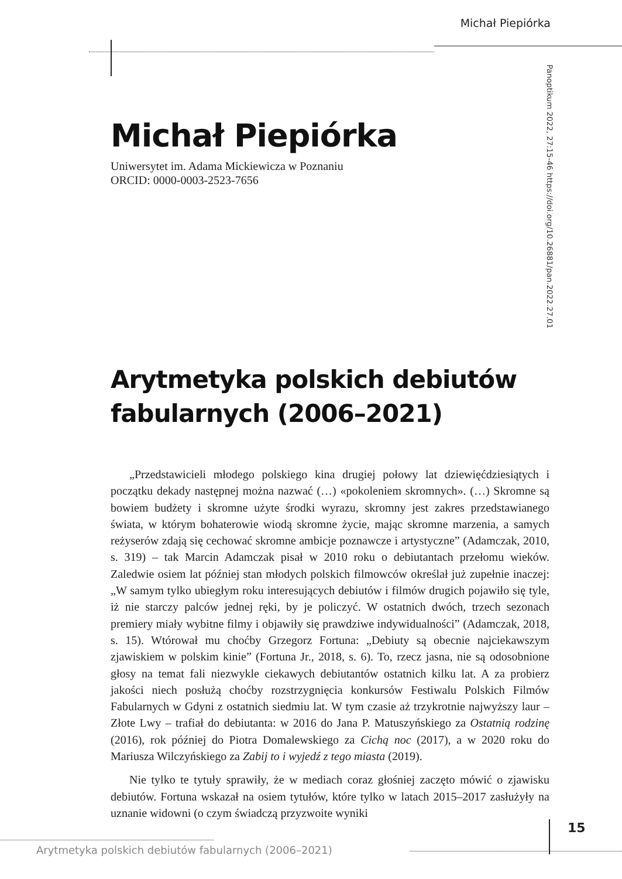Michał Piepiórka
Panoptikum 2022, 27:15-46 https://doi.org/10.26881/pan.2022.27.01
Michał Piepiórka
Uniwersytet im. Adama Mickiewicza w Poznaniu
ORCID: 0000-0003-2523-7656
Arytmetyka polskich debiutów fabularnych (2006–2021)
„Przedstawicieli młodego polskiego kina drugiej połowy lat dziewięćdziesiątych i początku dekady następnej można nazwać (…) «pokoleniem skromnych». (…) Skromne są bowiem budżety i skromne użyte środki wyrazu, skromny jest zakres przedstawianego świata, w którym bohaterowie wiodą skromne życie, mając skromne marzenia, a samych reżyserów zdają się cechować skromne ambicje poznawcze i artystyczne” (Adamczak, 2010, s. 319) – tak Marcin Adamczak pisał w 2010 roku o debiutantach przełomu wieków. Zaledwie osiem lat później stan młodych polskich filmowców określał już zupełnie inaczej: „W samym tylko ubiegłym roku interesujących debiutów i filmów drugich pojawiło się tyle, iż nie starczy palców jednej ręki, by je policzyć. W ostatnich dwóch, trzech sezonach premiery miały wybitne filmy i objawiły się prawdziwe indywidualności” (Adamczak, 2018, s. 15). Wtórował mu choćby Grzegorz Fortuna: „Debiuty są obecnie najciekawszym zjawiskiem w polskim kinie” (Fortuna Jr., 2018, s. 6). To, rzecz jasna, nie są odosobnione głosy na temat fali niezwykle ciekawych debiutantów ostatnich kilku lat. A za probierz jakości niech posłużą choćby rozstrzygnięcia konkursów Festiwalu Polskich Filmów Fabularnych w Gdyni z ostatnich siedmiu lat. W tym czasie aż trzykrotnie najwyższy laur – Złote Lwy – trafiał do debiutanta: w 2016 do Jana P. Matuszyńskiego za Ostatnią rodzinę (2016), rok później do Piotra Domalewskiego za Cichą noc (2017), a w 2020 roku do Mariusza Wilczyńskiego za Zabij to i wyjedź z tego miasta (2019).
Nie tylko te tytuły sprawiły, że w mediach coraz głośniej zaczęto mówić o zjawisku debiutów. Fortuna wskazał na osiem tytułów, które tylko w latach 2015–2017 zasłużyły na uznanie widowni (o czym świadczą przyzwoite wyniki
15
Arytmetyka polskich debiutów fabularnych (2006–2021)